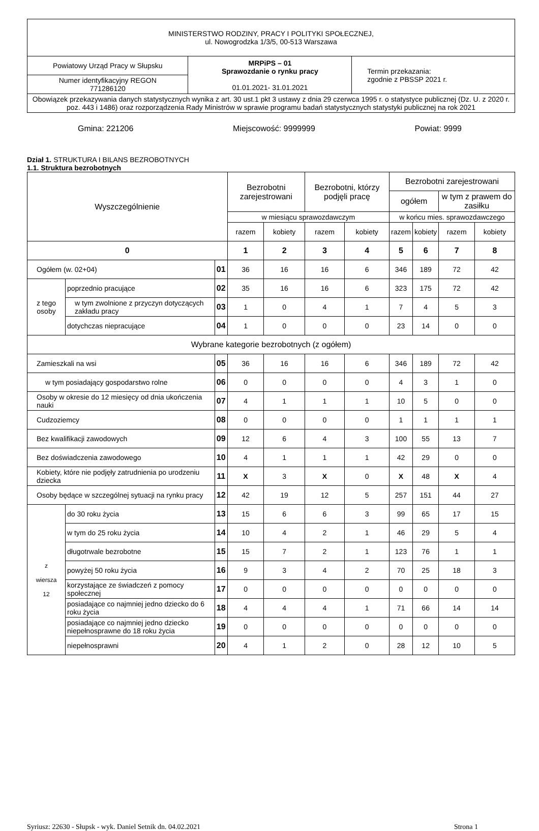| MINISTERSTWO RODZINY, PRACY I POLITYKI SPOŁECZNEJ, ul. Nowogrodzka 1/3/5, 00-513 Warszawa | | |
| Powiatowy Urząd Pracy w Słupsku | MRPiPS – 01 Sprawozdanie o rynku pracy 01.01.2021- 31.01.2021 | Termin przekazania: zgodnie z PBSSP 2021 r. |
| Numer identyfikacyjny REGON 771286120 | | |
| Obowiązek przekazywania danych statystycznych wynika z art. 30 ust.1 pkt 3 ustawy z dnia 29 czerwca 1995 r. o statystyce publicznej (Dz. U. z 2020 r. poz. 443 i 1486) oraz rozporządzenia Rady Ministrów w sprawie programu badań statystycznych statystyki publicznej na rok 2021 | | |
Gmina: 221206 Miejscowość: 9999999 Powiat: 9999
Dział 1. STRUKTURA I BILANS BEZROBOTNYCH
1.1. Struktura bezrobotnych
| Wyszczególnienie | | | Bezrobotni zarejestrowani | | Bezrobotni, którzy podjęli pracę | | Bezrobotni zarejestrowani | | | |
| --- | --- | --- | --- | --- | --- | --- | --- | --- | --- | --- |
| | | | | | | | ogółem | | w tym z prawem do zasiłku | |
| | | | w miesiącu sprawozdawczym | | | | w końcu mies. sprawozdawczego | | | |
| | | | razem | kobiety | razem | kobiety | razem | kobiety | razem | kobiety |
| 0 | | | 1 | 2 | 3 | 4 | 5 | 6 | 7 | 8 |
| Ogółem (w. 02+04) | | 01 | 36 | 16 | 16 | 6 | 346 | 189 | 72 | 42 |
| z tego osoby | poprzednio pracujące | 02 | 35 | 16 | 16 | 6 | 323 | 175 | 72 | 42 |
| | w tym zwolnione z przyczyn dotyczących zakładu pracy | 03 | 1 | 0 | 4 | 1 | 7 | 4 | 5 | 3 |
| | dotychczas niepracujące | 04 | 1 | 0 | 0 | 0 | 23 | 14 | 0 | 0 |
| Wybrane kategorie bezrobotnych (z ogółem) | | | | | | | | | | |
| Zamieszkali na wsi | | 05 | 36 | 16 | 16 | 6 | 346 | 189 | 72 | 42 |
| w tym posiadający gospodarstwo rolne | | 06 | 0 | 0 | 0 | 0 | 4 | 3 | 1 | 0 |
| Osoby w okresie do 12 miesięcy od dnia ukończenia nauki | | 07 | 4 | 1 | 1 | 1 | 10 | 5 | 0 | 0 |
| Cudzoziemcy | | 08 | 0 | 0 | 0 | 0 | 1 | 1 | 1 | 1 |
| Bez kwalifikacji zawodowych | | 09 | 12 | 6 | 4 | 3 | 100 | 55 | 13 | 7 |
| Bez doświadczenia zawodowego | | 10 | 4 | 1 | 1 | 1 | 42 | 29 | 0 | 0 |
| Kobiety, które nie podjęły zatrudnienia po urodzeniu dziecka | | 11 | X | 3 | X | 0 | X | 48 | X | 4 |
| Osoby będące w szczególnej sytuacji na rynku pracy | | 12 | 42 | 19 | 12 | 5 | 257 | 151 | 44 | 27 |
| z wiersza 12 | do 30 roku życia | 13 | 15 | 6 | 6 | 3 | 99 | 65 | 17 | 15 |
| | w tym do 25 roku życia | 14 | 10 | 4 | 2 | 1 | 46 | 29 | 5 | 4 |
| | długotrwale bezrobotne | 15 | 15 | 7 | 2 | 1 | 123 | 76 | 1 | 1 |
| | powyżej 50 roku życia | 16 | 9 | 3 | 4 | 2 | 70 | 25 | 18 | 3 |
| | korzystające ze świadczeń z pomocy społecznej | 17 | 0 | 0 | 0 | 0 | 0 | 0 | 0 | 0 |
| | posiadające co najmniej jedno dziecko do 6 roku życia | 18 | 4 | 4 | 4 | 1 | 71 | 66 | 14 | 14 |
| | posiadające co najmniej jedno dziecko niepełnosprawne do 18 roku życia | 19 | 0 | 0 | 0 | 0 | 0 | 0 | 0 | 0 |
| | niepełnosprawni | 20 | 4 | 1 | 2 | 0 | 28 | 12 | 10 | 5 |
Syriusz: 22630 - Słupsk - wyk. Daniel Setnik dn. 04.02.2021 Strona 1